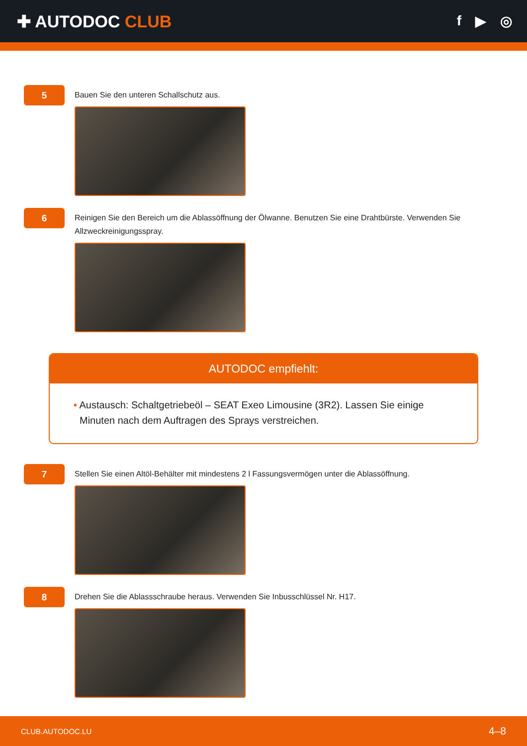✚ AUTODOC CLUB
f ▶ ◎
5
Bauen Sie den unteren Schallschutz aus.
6
Reinigen Sie den Bereich um die Ablassöffnung der Ölwanne. Benutzen Sie eine Drahtbürste. Verwenden Sie Allzweckreinigungsspray.
AUTODOC empfiehlt:
• Austausch: Schaltgetriebeöl – SEAT Exeo Limousine (3R2). Lassen Sie einige Minuten nach dem Auftragen des Sprays verstreichen.
7
Stellen Sie einen Altöl-Behälter mit mindestens 2 l Fassungsvermögen unter die Ablassöffnung.
8
Drehen Sie die Ablassschraube heraus. Verwenden Sie Inbusschlüssel Nr. H17.
CLUB.AUTODOC.LU 4–8